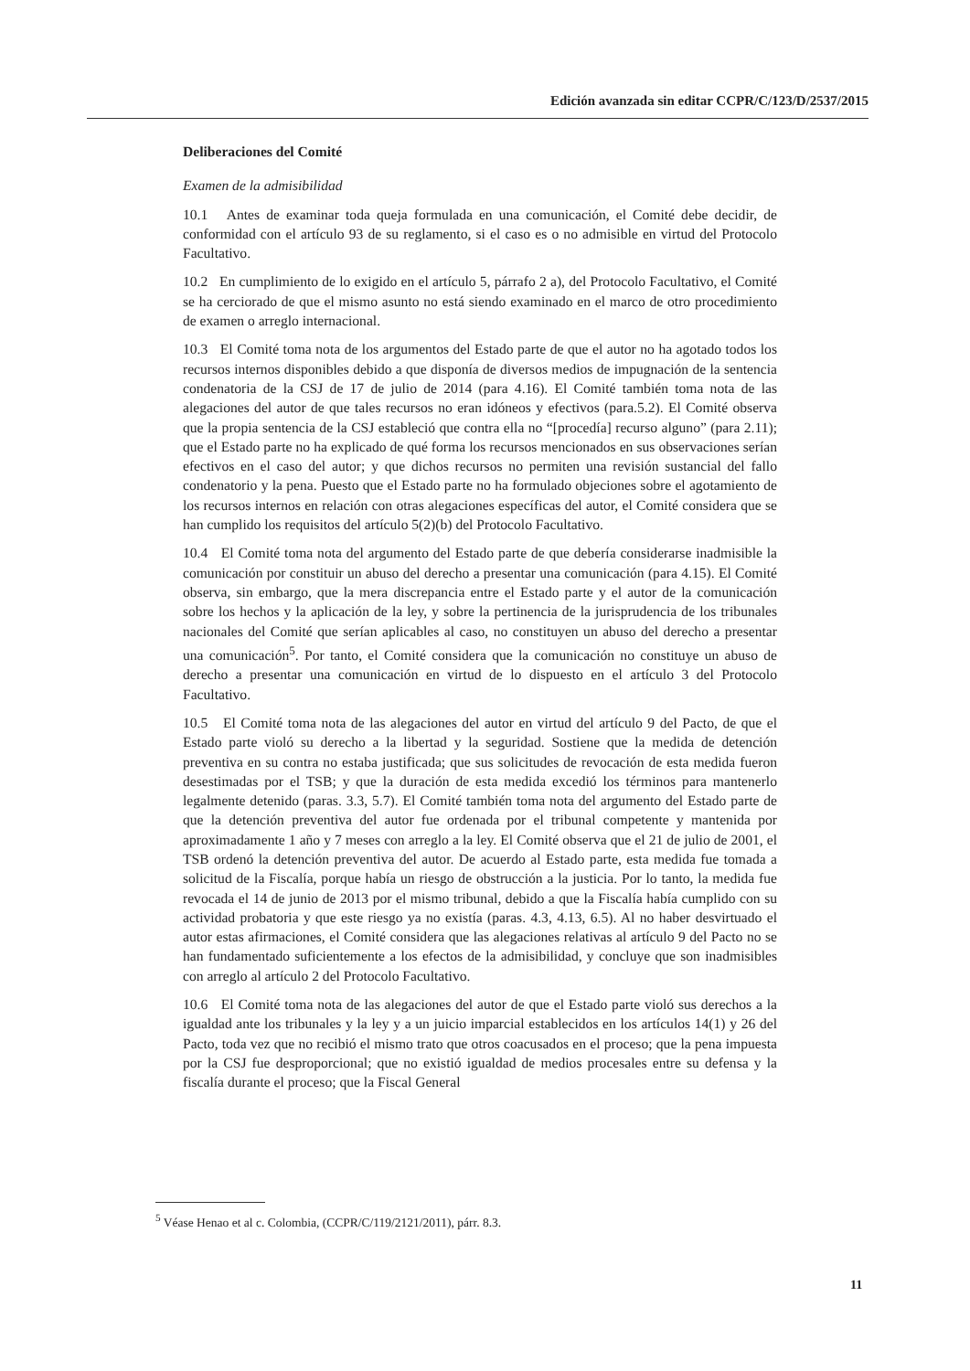Edición avanzada sin editar CCPR/C/123/D/2537/2015
Deliberaciones del Comité
Examen de la admisibilidad
10.1 Antes de examinar toda queja formulada en una comunicación, el Comité debe decidir, de conformidad con el artículo 93 de su reglamento, si el caso es o no admisible en virtud del Protocolo Facultativo.
10.2 En cumplimiento de lo exigido en el artículo 5, párrafo 2 a), del Protocolo Facultativo, el Comité se ha cerciorado de que el mismo asunto no está siendo examinado en el marco de otro procedimiento de examen o arreglo internacional.
10.3 El Comité toma nota de los argumentos del Estado parte de que el autor no ha agotado todos los recursos internos disponibles debido a que disponía de diversos medios de impugnación de la sentencia condenatoria de la CSJ de 17 de julio de 2014 (para 4.16). El Comité también toma nota de las alegaciones del autor de que tales recursos no eran idóneos y efectivos (para.5.2). El Comité observa que la propia sentencia de la CSJ estableció que contra ella no “[procedía] recurso alguno” (para 2.11); que el Estado parte no ha explicado de qué forma los recursos mencionados en sus observaciones serían efectivos en el caso del autor; y que dichos recursos no permiten una revisión sustancial del fallo condenatorio y la pena. Puesto que el Estado parte no ha formulado objeciones sobre el agotamiento de los recursos internos en relación con otras alegaciones específicas del autor, el Comité considera que se han cumplido los requisitos del artículo 5(2)(b) del Protocolo Facultativo.
10.4 El Comité toma nota del argumento del Estado parte de que debería considerarse inadmisible la comunicación por constituir un abuso del derecho a presentar una comunicación (para 4.15). El Comité observa, sin embargo, que la mera discrepancia entre el Estado parte y el autor de la comunicación sobre los hechos y la aplicación de la ley, y sobre la pertinencia de la jurisprudencia de los tribunales nacionales del Comité que serían aplicables al caso, no constituyen un abuso del derecho a presentar una comunicación<sup>5</sup>. Por tanto, el Comité considera que la comunicación no constituye un abuso de derecho a presentar una comunicación en virtud de lo dispuesto en el artículo 3 del Protocolo Facultativo.
10.5 El Comité toma nota de las alegaciones del autor en virtud del artículo 9 del Pacto, de que el Estado parte violó su derecho a la libertad y la seguridad. Sostiene que la medida de detención preventiva en su contra no estaba justificada; que sus solicitudes de revocación de esta medida fueron desestimadas por el TSB; y que la duración de esta medida excedió los términos para mantenerlo legalmente detenido (paras. 3.3, 5.7). El Comité también toma nota del argumento del Estado parte de que la detención preventiva del autor fue ordenada por el tribunal competente y mantenida por aproximadamente 1 año y 7 meses con arreglo a la ley. El Comité observa que el 21 de julio de 2001, el TSB ordenó la detención preventiva del autor. De acuerdo al Estado parte, esta medida fue tomada a solicitud de la Fiscalía, porque había un riesgo de obstrucción a la justicia. Por lo tanto, la medida fue revocada el 14 de junio de 2013 por el mismo tribunal, debido a que la Fiscalía había cumplido con su actividad probatoria y que este riesgo ya no existía (paras. 4.3, 4.13, 6.5). Al no haber desvirtuado el autor estas afirmaciones, el Comité considera que las alegaciones relativas al artículo 9 del Pacto no se han fundamentado suficientemente a los efectos de la admisibilidad, y concluye que son inadmisibles con arreglo al artículo 2 del Protocolo Facultativo.
10.6 El Comité toma nota de las alegaciones del autor de que el Estado parte violó sus derechos a la igualdad ante los tribunales y la ley y a un juicio imparcial establecidos en los artículos 14(1) y 26 del Pacto, toda vez que no recibió el mismo trato que otros coacusados en el proceso; que la pena impuesta por la CSJ fue desproporcional; que no existió igualdad de medios procesales entre su defensa y la fiscalía durante el proceso; que la Fiscal General
<sup>5</sup> Véase Henao et al c. Colombia, (CCPR/C/119/2121/2011), párr. 8.3.
11